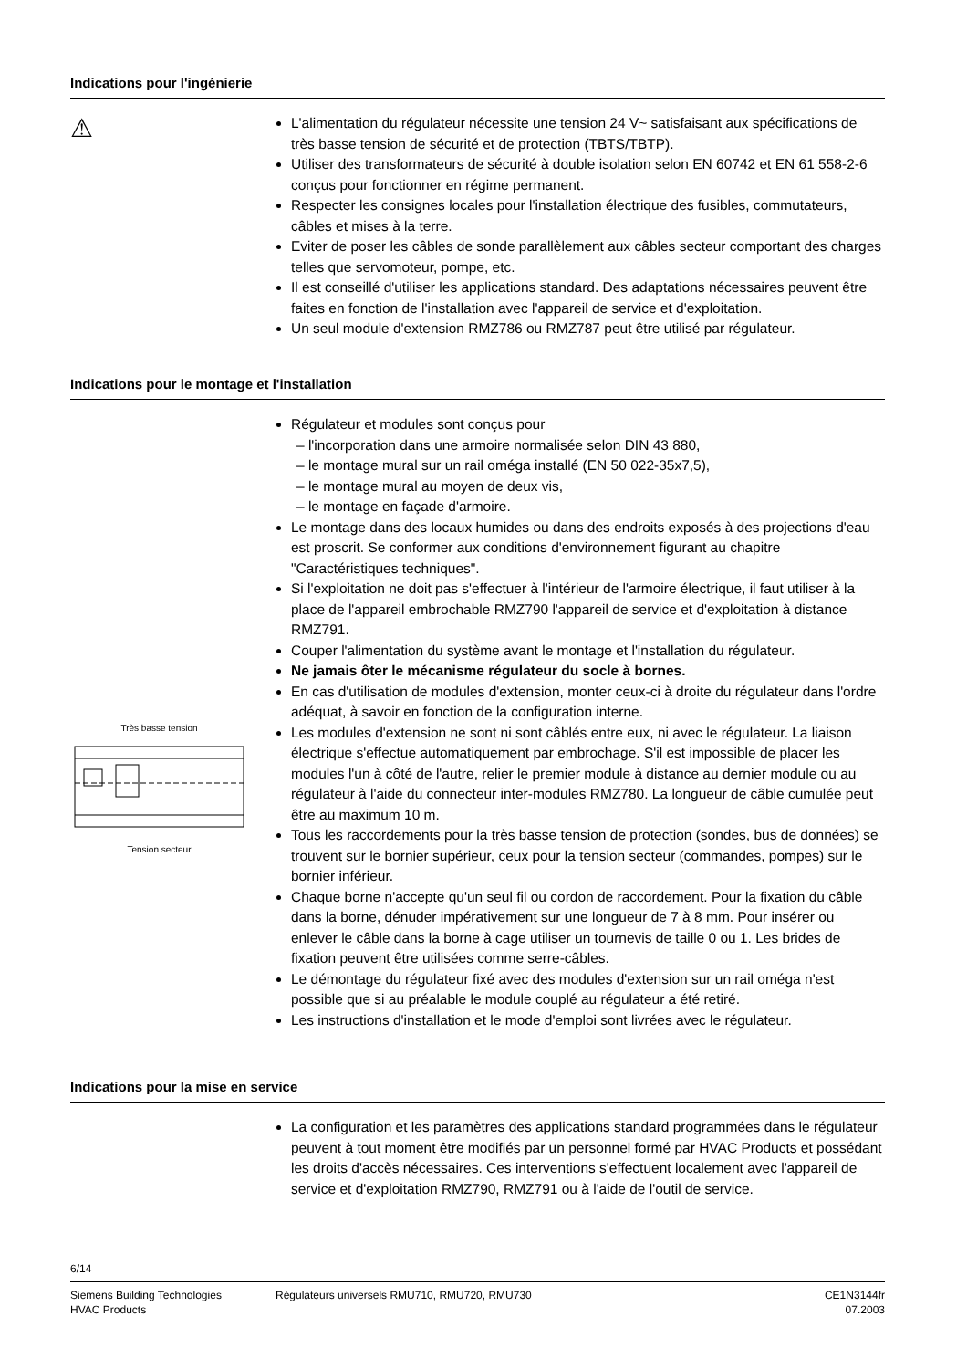Indications pour l'ingénierie
⚠
L'alimentation du régulateur nécessite une tension 24 V~ satisfaisant aux spécifications de très basse tension de sécurité et de protection (TBTS/TBTP).
Utiliser des transformateurs de sécurité à double isolation selon EN 60742 et EN 61 558-2-6 conçus pour fonctionner en régime permanent.
Respecter les consignes locales pour l'installation électrique des fusibles, commutateurs, câbles et mises à la terre.
Eviter de poser les câbles de sonde parallèlement aux câbles secteur comportant des charges telles que servomoteur, pompe, etc.
Il est conseillé d'utiliser les applications standard. Des adaptations nécessaires peuvent être faites en fonction de l'installation avec l'appareil de service et d'exploitation.
Un seul module d'extension RMZ786 ou RMZ787 peut être utilisé par régulateur.
Indications pour le montage et l'installation
Très basse tension
Tension secteur
Régulateur et modules sont conçus pour
– l'incorporation dans une armoire normalisée selon DIN 43 880,
– le montage mural sur un rail oméga installé (EN 50 022-35x7,5),
– le montage mural au moyen de deux vis,
– le montage en façade d'armoire.
Le montage dans des locaux humides ou dans des endroits exposés à des projections d'eau est proscrit. Se conformer aux conditions d'environnement figurant au chapitre "Caractéristiques techniques".
Si l'exploitation ne doit pas s'effectuer à l'intérieur de l'armoire électrique, il faut utiliser à la place de l'appareil embrochable RMZ790 l'appareil de service et d'exploitation à distance RMZ791.
Couper l'alimentation du système avant le montage et l'installation du régulateur.
Ne jamais ôter le mécanisme régulateur du socle à bornes.
En cas d'utilisation de modules d'extension, monter ceux-ci à droite du régulateur dans l'ordre adéquat, à savoir en fonction de la configuration interne.
Les modules d'extension ne sont ni sont câblés entre eux, ni avec le régulateur. La liaison électrique s'effectue automatiquement par embrochage. S'il est impossible de placer les modules l'un à côté de l'autre, relier le premier module à distance au dernier module ou au régulateur à l'aide du connecteur inter-modules RMZ780. La longueur de câble cumulée peut être au maximum 10 m.
Tous les raccordements pour la très basse tension de protection (sondes, bus de données) se trouvent sur le bornier supérieur, ceux pour la tension secteur (commandes, pompes) sur le bornier inférieur.
Chaque borne n'accepte qu'un seul fil ou cordon de raccordement. Pour la fixation du câble dans la borne, dénuder impérativement sur une longueur de 7 à 8 mm. Pour insérer ou enlever le câble dans la borne à cage utiliser un tournevis de taille 0 ou 1. Les brides de fixation peuvent être utilisées comme serre-câbles.
Le démontage du régulateur fixé avec des modules d'extension sur un rail oméga n'est possible que si au préalable le module couplé au régulateur a été retiré.
Les instructions d'installation et le mode d'emploi sont livrées avec le régulateur.
Indications pour la mise en service
La configuration et les paramètres des applications standard programmées dans le régulateur peuvent à tout moment être modifiés par un personnel formé par HVAC Products et possédant les droits d'accès nécessaires. Ces interventions s'effectuent localement avec l'appareil de service et d'exploitation RMZ790, RMZ791 ou à l'aide de l'outil de service.
6/14
Siemens Building Technologies
HVAC Products
Régulateurs universels RMU710, RMU720, RMU730
CE1N3144fr
07.2003